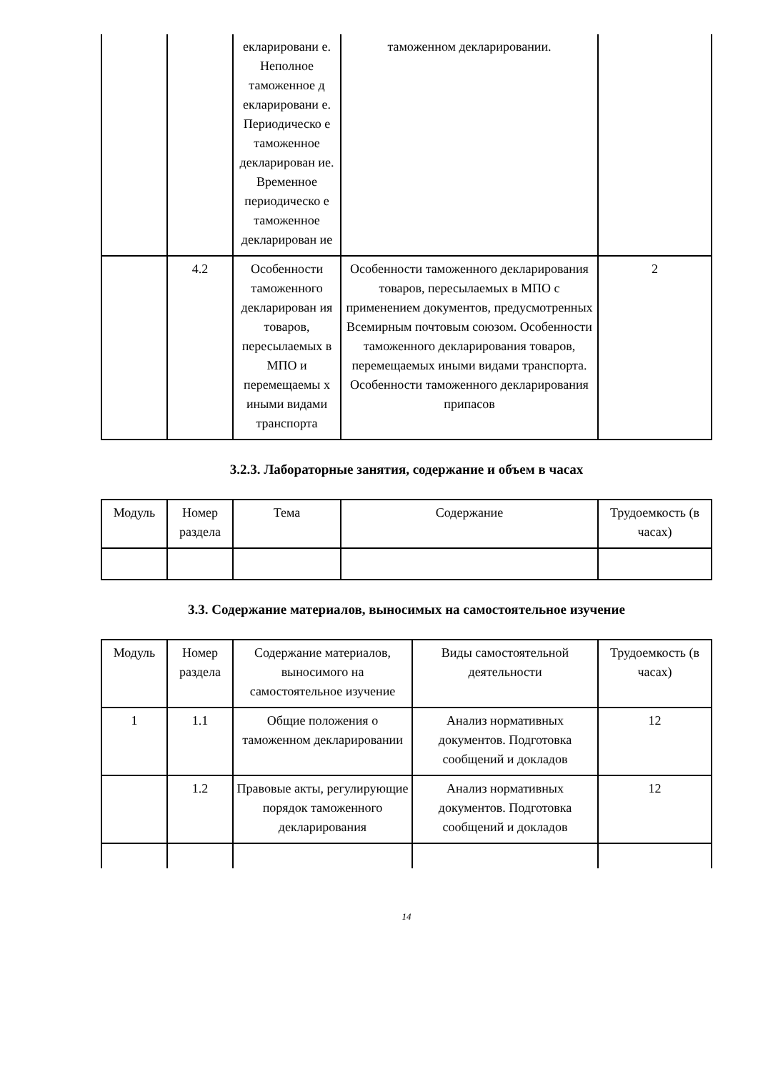| | | екларировани е. Неполное таможенное д екларировани е. Периодическо е таможенное декларирован ие. Временное периодическо е таможенное декларирован ие | таможенном декларировании. | |
| | 4.2 | Особенности таможенного декларирован ия товаров, пересылаемых в МПО и перемещаемы х иными видами транспорта | Особенности таможенного декларирования товаров, пересылаемых в МПО с применением документов, предусмотренных Всемирным почтовым союзом. Особенности таможенного декларирования товаров, перемещаемых иными видами транспорта. Особенности таможенного декларирования припасов | 2 |
3.2.3. Лабораторные занятия, содержание и объем в часах
| Модуль | Номер раздела | Тема | Содержание | Трудоемкость (в часах) |
| --- | --- | --- | --- | --- |
3.3. Содержание материалов, выносимых на самостоятельное изучение
| Модуль | Номер раздела | Содержание материалов, выносимого на самостоятельное изучение | Виды самостоятельной деятельности | Трудоемкость (в часах) |
| --- | --- | --- | --- | --- |
| 1 | 1.1 | Общие положения о таможенном декларировании | Анализ нормативных документов. Подготовка сообщений и докладов | 12 |
| | 1.2 | Правовые акты, регулирующие порядок таможенного декларирования | Анализ нормативных документов. Подготовка сообщений и докладов | 12 |
14